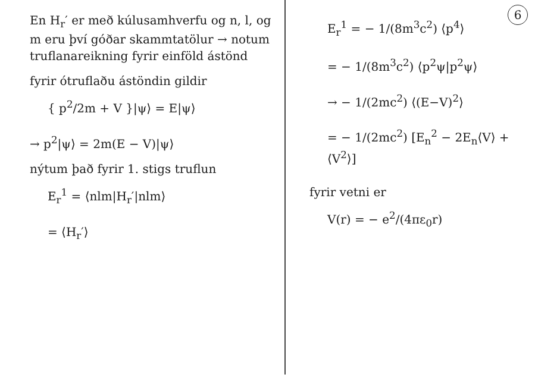6
En H<sub>r</sub>′ er með kúlusamhverfu og n, l, og m eru því góðar skammtatölur → notum truflanareikning fyrir einföld ástönd
fyrir ótruflaðu ástöndin gildir
{ p<sup>2</sup>/2m + V }|ψ⟩ = E|ψ⟩
→ p<sup>2</sup>|ψ⟩ = 2m(E − V)|ψ⟩
nýtum það fyrir 1. stigs truflun
E<sub>r</sub><sup>1</sup> = ⟨nlm|H<sub>r</sub>′|nlm⟩
= ⟨H<sub>r</sub>′⟩
E<sub>r</sub><sup>1</sup> = − 1/(8m<sup>3</sup>c<sup>2</sup>) ⟨p<sup>4</sup>⟩
= − 1/(8m<sup>3</sup>c<sup>2</sup>) ⟨p<sup>2</sup>ψ|p<sup>2</sup>ψ⟩
→ − 1/(2mc<sup>2</sup>) ⟨(E−V)<sup>2</sup>⟩
= − 1/(2mc<sup>2</sup>) [E<sub>n</sub><sup>2</sup> − 2E<sub>n</sub>⟨V⟩ + ⟨V<sup>2</sup>⟩]
fyrir vetni er
V(r) = − e<sup>2</sup>/(4πε<sub>0</sub>r)